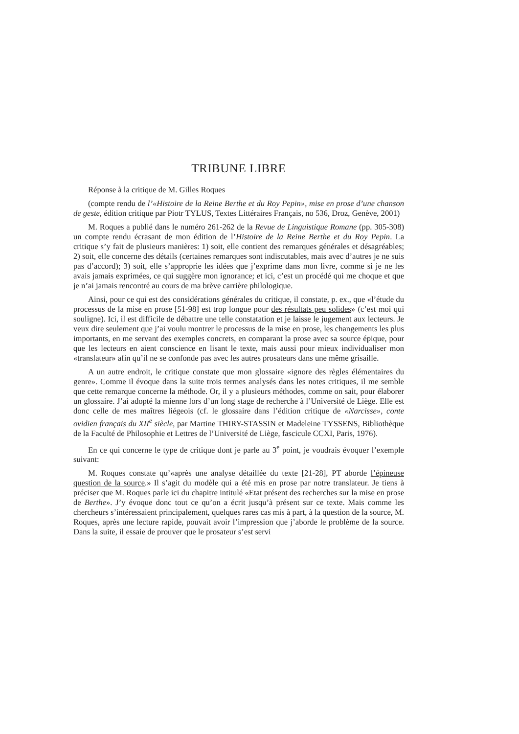TRIBUNE LIBRE
Réponse à la critique de M. Gilles Roques
(compte rendu de l’«Histoire de la Reine Berthe et du Roy Pepin», mise en prose d’une chanson de geste, édition critique par Piotr TYLUS, Textes Littéraires Français, no 536, Droz, Genève, 2001)
M. Roques a publié dans le numéro 261-262 de la Revue de Linguistique Romane (pp. 305-308) un compte rendu écrasant de mon édition de l’Histoire de la Reine Berthe et du Roy Pepin. La critique s’y fait de plusieurs manières: 1) soit, elle contient des remarques générales et désagréables; 2) soit, elle concerne des détails (certaines remarques sont indiscutables, mais avec d’autres je ne suis pas d’accord); 3) soit, elle s’approprie les idées que j’exprime dans mon livre, comme si je ne les avais jamais exprimées, ce qui suggère mon ignorance; et ici, c’est un procédé qui me choque et que je n’ai jamais rencontré au cours de ma brève carrière philologique.
Ainsi, pour ce qui est des considérations générales du critique, il constate, p. ex., que «l’étude du processus de la mise en prose [51-98] est trop longue pour des résultats peu solides» (c’est moi qui souligne). Ici, il est difficile de débattre une telle constatation et je laisse le jugement aux lecteurs. Je veux dire seulement que j’ai voulu montrer le processus de la mise en prose, les changements les plus importants, en me servant des exemples concrets, en comparant la prose avec sa source épique, pour que les lecteurs en aient conscience en lisant le texte, mais aussi pour mieux individualiser mon «translateur» afin qu’il ne se confonde pas avec les autres prosateurs dans une même grisaille.
A un autre endroit, le critique constate que mon glossaire «ignore des règles élémentaires du genre». Comme il évoque dans la suite trois termes analysés dans les notes critiques, il me semble que cette remarque concerne la méthode. Or, il y a plusieurs méthodes, comme on sait, pour élaborer un glossaire. J’ai adopté la mienne lors d’un long stage de recherche à l’Université de Liège. Elle est donc celle de mes maîtres liégeois (cf. le glossaire dans l’édition critique de «Narcisse», conte ovidien français du XII<sup>e</sup> siècle, par Martine THIRY-STASSIN et Madeleine TYSSENS, Bibliothèque de la Faculté de Philosophie et Lettres de l’Université de Liège, fascicule CCXI, Paris, 1976).
En ce qui concerne le type de critique dont je parle au 3<sup>e</sup> point, je voudrais évoquer l’exemple suivant:
M. Roques constate qu’«après une analyse détaillée du texte [21-28], PT aborde l’épineuse question de la source.» Il s’agit du modèle qui a été mis en prose par notre translateur. Je tiens à préciser que M. Roques parle ici du chapitre intitulé «Etat présent des recherches sur la mise en prose de Berthe». J’y évoque donc tout ce qu’on a écrit jusqu’à présent sur ce texte. Mais comme les chercheurs s’intéressaient principalement, quelques rares cas mis à part, à la question de la source, M. Roques, après une lecture rapide, pouvait avoir l’impression que j’aborde le problème de la source. Dans la suite, il essaie de prouver que le prosateur s’est servi